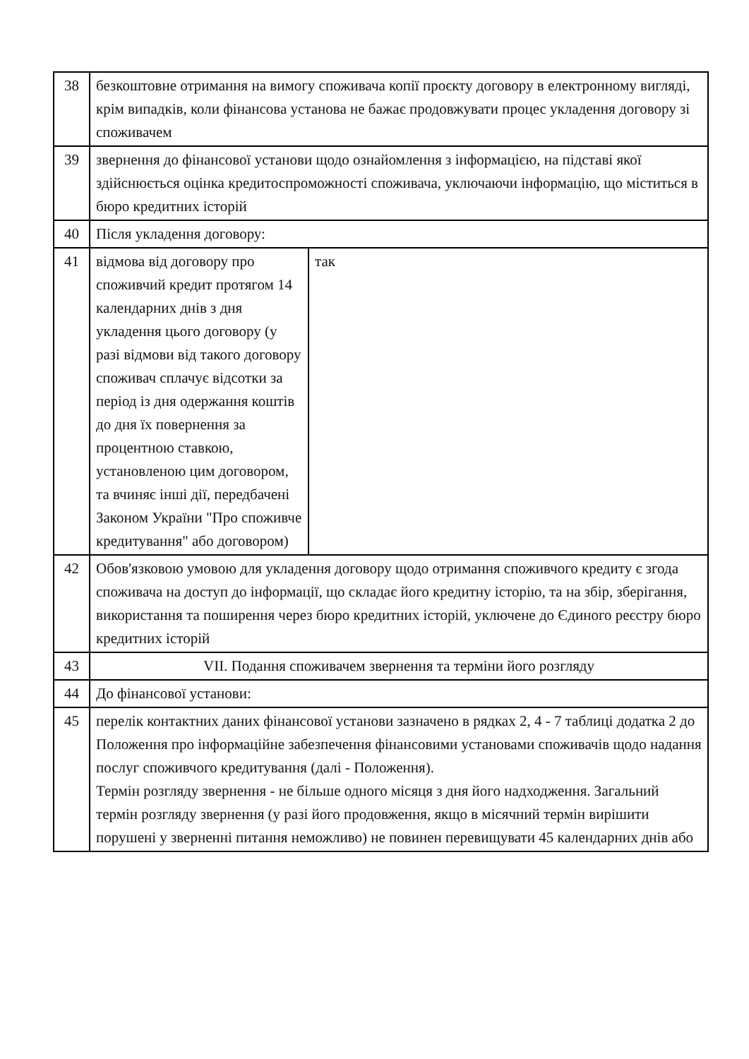| 38 | безкоштовне отримання на вимогу споживача копії проєкту договору в електронному вигляді, крім випадків, коли фінансова установа не бажає продовжувати процес укладення договору зі споживачем | |
| 39 | звернення до фінансової установи щодо ознайомлення з інформацією, на підставі якої здійснюється оцінка кредитоспроможності споживача, уключаючи інформацію, що міститься в бюро кредитних історій | |
| 40 | Після укладення договору: | |
| 41 | відмова від договору про споживчий кредит протягом 14 календарних днів з дня укладення цього договору (у разі відмови від такого договору споживач сплачує відсотки за період із дня одержання коштів до дня їх повернення за процентною ставкою, установленою цим договором, та вчиняє інші дії, передбачені Законом України "Про споживче кредитування" або договором) | так |
| 42 | Обов'язковою умовою для укладення договору щодо отримання споживчого кредиту є згода споживача на доступ до інформації, що складає його кредитну історію, та на збір, зберігання, використання та поширення через бюро кредитних історій, уключене до Єдиного реєстру бюро кредитних історій | |
| 43 | VII. Подання споживачем звернення та терміни його розгляду | |
| 44 | До фінансової установи: | |
| 45 | перелік контактних даних фінансової установи зазначено в рядках 2, 4 - 7 таблиці додатка 2 до Положення про інформаційне забезпечення фінансовими установами споживачів щодо надання послуг споживчого кредитування (далі - Положення). Термін розгляду звернення - не більше одного місяця з дня його надходження. Загальний термін розгляду звернення (у разі його продовження, якщо в місячний термін вирішити порушені у зверненні питання неможливо) не повинен перевищувати 45 календарних днів або | |